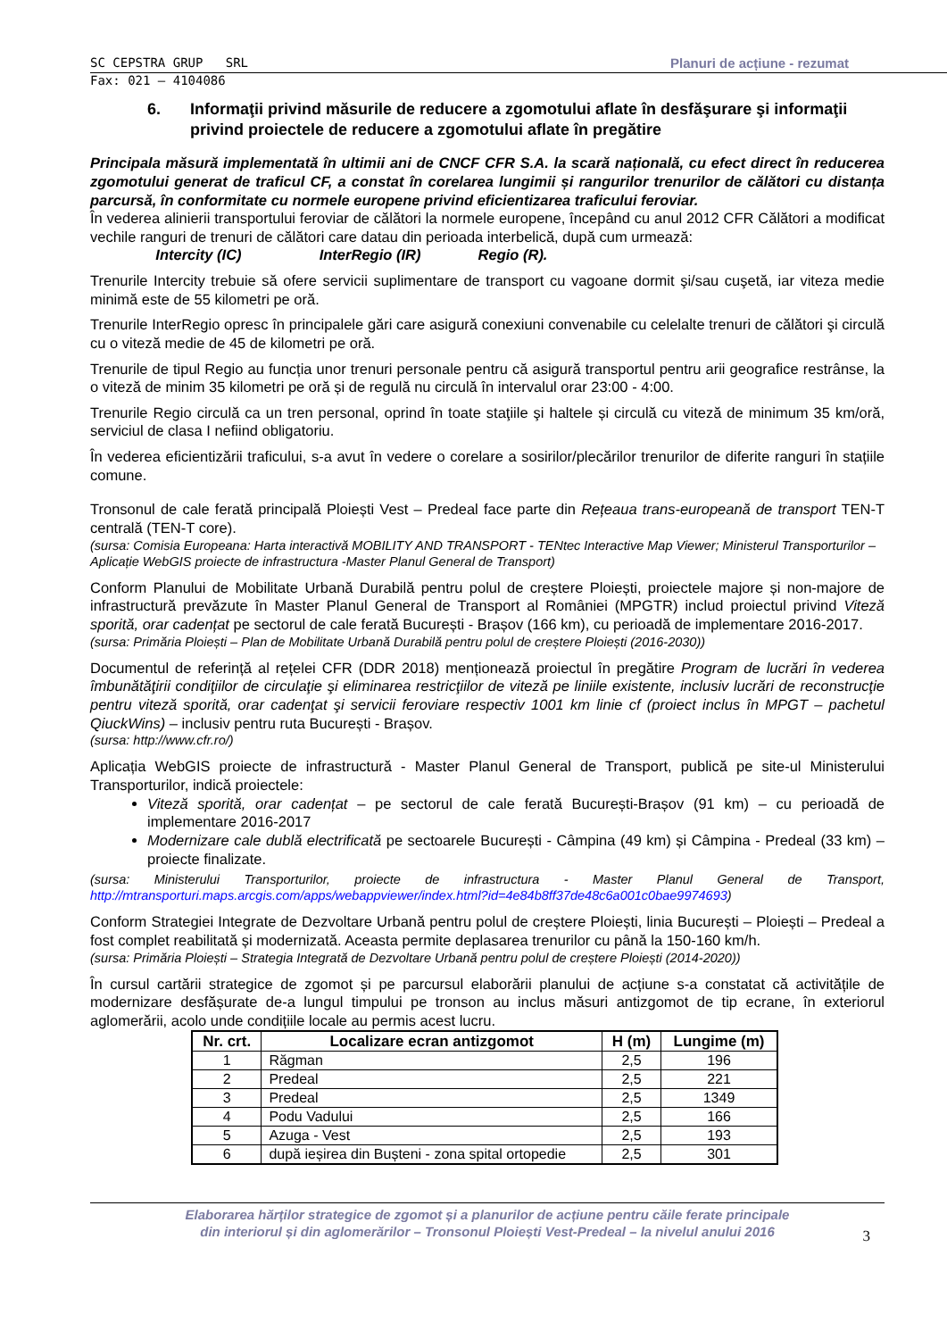SC CEPSTRA GRUP SRL Planuri de acțiune - rezumat
Fax: 021 – 4104086
6. Informaţii privind măsurile de reducere a zgomotului aflate în desfăşurare şi informaţii privind proiectele de reducere a zgomotului aflate în pregătire
Principala măsură implementată în ultimii ani de CNCF CFR S.A. la scară națională, cu efect direct în reducerea zgomotului generat de traficul CF, a constat în corelarea lungimii și rangurilor trenurilor de călători cu distanța parcursă, în conformitate cu normele europene privind eficientizarea traficului feroviar.
În vederea alinierii transportului feroviar de călători la normele europene, începând cu anul 2012 CFR Călători a modificat vechile ranguri de trenuri de călători care datau din perioada interbelică, după cum urmează:
Intercity (IC) InterRegio (IR) Regio (R).
Trenurile Intercity trebuie să ofere servicii suplimentare de transport cu vagoane dormit şi/sau cuşetă, iar viteza medie minimă este de 55 kilometri pe oră.
Trenurile InterRegio opresc în principalele gări care asigură conexiuni convenabile cu celelalte trenuri de călători şi circulă cu o viteză medie de 45 de kilometri pe oră.
Trenurile de tipul Regio au funcția unor trenuri personale pentru că asigură transportul pentru arii geografice restrânse, la o viteză de minim 35 kilometri pe oră și de regulă nu circulă în intervalul orar 23:00 - 4:00.
Trenurile Regio circulă ca un tren personal, oprind în toate staţiile şi haltele și circulă cu viteză de minimum 35 km/oră, serviciul de clasa I nefiind obligatoriu.
În vederea eficientizării traficului, s-a avut în vedere o corelare a sosirilor/plecărilor trenurilor de diferite ranguri în stațiile comune.
Tronsonul de cale ferată principală Ploiești Vest – Predeal face parte din Rețeaua trans-europeană de transport TEN-T centrală (TEN-T core).
(sursa: Comisia Europeana: Harta interactivă MOBILITY AND TRANSPORT - TENtec Interactive Map Viewer; Ministerul Transporturilor – Aplicație WebGIS proiecte de infrastructura -Master Planul General de Transport)
Conform Planului de Mobilitate Urbană Durabilă pentru polul de creștere Ploiești, proiectele majore și non-majore de infrastructură prevăzute în Master Planul General de Transport al României (MPGTR) includ proiectul privind Viteză sporită, orar cadențat pe sectorul de cale ferată București - Brașov (166 km), cu perioadă de implementare 2016-2017.
(sursa: Primăria Ploiești – Plan de Mobilitate Urbană Durabilă pentru polul de creștere Ploiești (2016-2030))
Documentul de referință al rețelei CFR (DDR 2018) menționează proiectul în pregătire Program de lucrări în vederea îmbunătăţirii condiţiilor de circulaţie şi eliminarea restricţiilor de viteză pe liniile existente, inclusiv lucrări de reconstrucţie pentru viteză sporită, orar cadenţat şi servicii feroviare respectiv 1001 km linie cf (proiect inclus în MPGT – pachetul QiuckWins) – inclusiv pentru ruta București - Brașov.
(sursa: http://www.cfr.ro/)
Aplicația WebGIS proiecte de infrastructură - Master Planul General de Transport, publică pe site-ul Ministerului Transporturilor, indică proiectele:
Viteză sporită, orar cadențat – pe sectorul de cale ferată București-Brașov (91 km) – cu perioadă de implementare 2016-2017
Modernizare cale dublă electrificată pe sectoarele București - Câmpina (49 km) și Câmpina - Predeal (33 km) – proiecte finalizate.
(sursa: Ministerului Transporturilor, proiecte de infrastructura - Master Planul General de Transport, http://mtransporturi.maps.arcgis.com/apps/webappviewer/index.html?id=4e84b8ff37de48c6a001c0bae9974693)
Conform Strategiei Integrate de Dezvoltare Urbană pentru polul de creștere Ploiești, linia București – Ploiești – Predeal a fost complet reabilitată și modernizată. Aceasta permite deplasarea trenurilor cu până la 150-160 km/h.
(sursa: Primăria Ploiești – Strategia Integrată de Dezvoltare Urbană pentru polul de creștere Ploiești (2014-2020))
În cursul cartării strategice de zgomot și pe parcursul elaborării planului de acțiune s-a constatat că activitățile de modernizare desfășurate de-a lungul timpului pe tronson au inclus măsuri antizgomot de tip ecrane, în exteriorul aglomerării, acolo unde condițiile locale au permis acest lucru.
| Nr. crt. | Localizare ecran antizgomot | H (m) | Lungime (m) |
| --- | --- | --- | --- |
| 1 | Răgman | 2,5 | 196 |
| 2 | Predeal | 2,5 | 221 |
| 3 | Predeal | 2,5 | 1349 |
| 4 | Podu Vadului | 2,5 | 166 |
| 5 | Azuga - Vest | 2,5 | 193 |
| 6 | după ieșirea din Bușteni - zona spital ortopedie | 2,5 | 301 |
Elaborarea hărților strategice de zgomot și a planurilor de acțiune pentru căile ferate principale
din interiorul și din aglomerărilor – Tronsonul Ploiești Vest-Predeal – la nivelul anului 2016
3